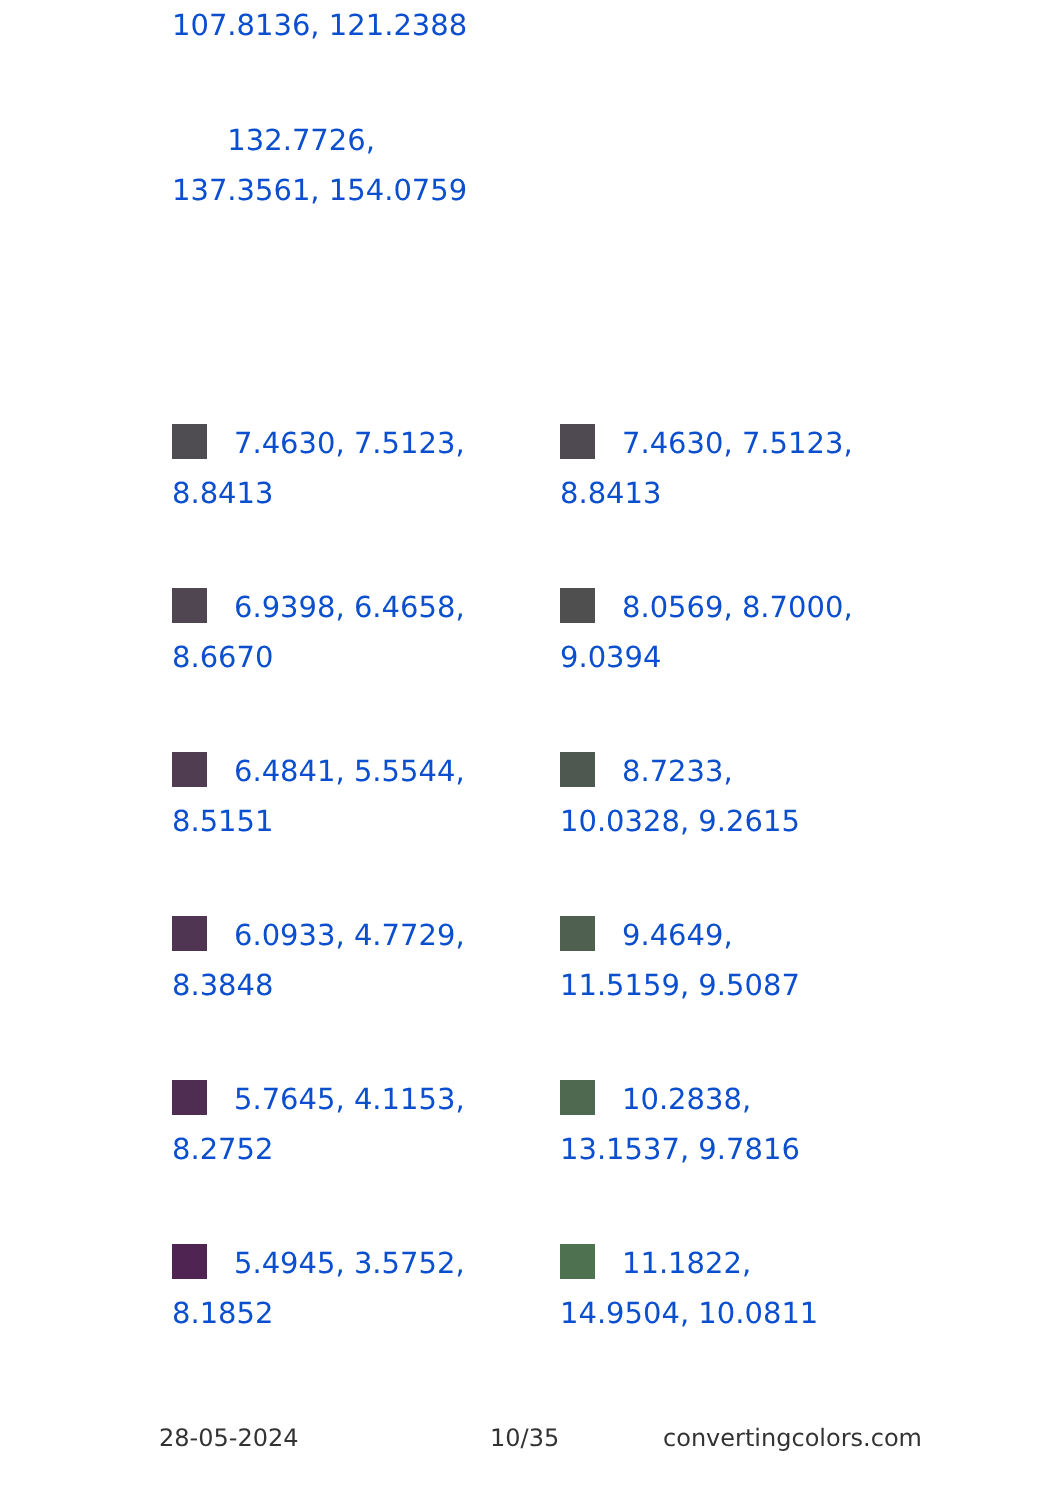107.8136, 121.2388
132.7726, 137.3561, 154.0759
7.4630, 7.5123, 8.8413
7.4630, 7.5123, 8.8413
6.9398, 6.4658, 8.6670
8.0569, 8.7000, 9.0394
6.4841, 5.5544, 8.5151
8.7233, 10.0328, 9.2615
6.0933, 4.7729, 8.3848
9.4649, 11.5159, 9.5087
5.7645, 4.1153, 8.2752
10.2838, 13.1537, 9.7816
5.4945, 3.5752, 8.1852
11.1822, 14.9504, 10.0811
28-05-2024 10/35 convertingcolors.com